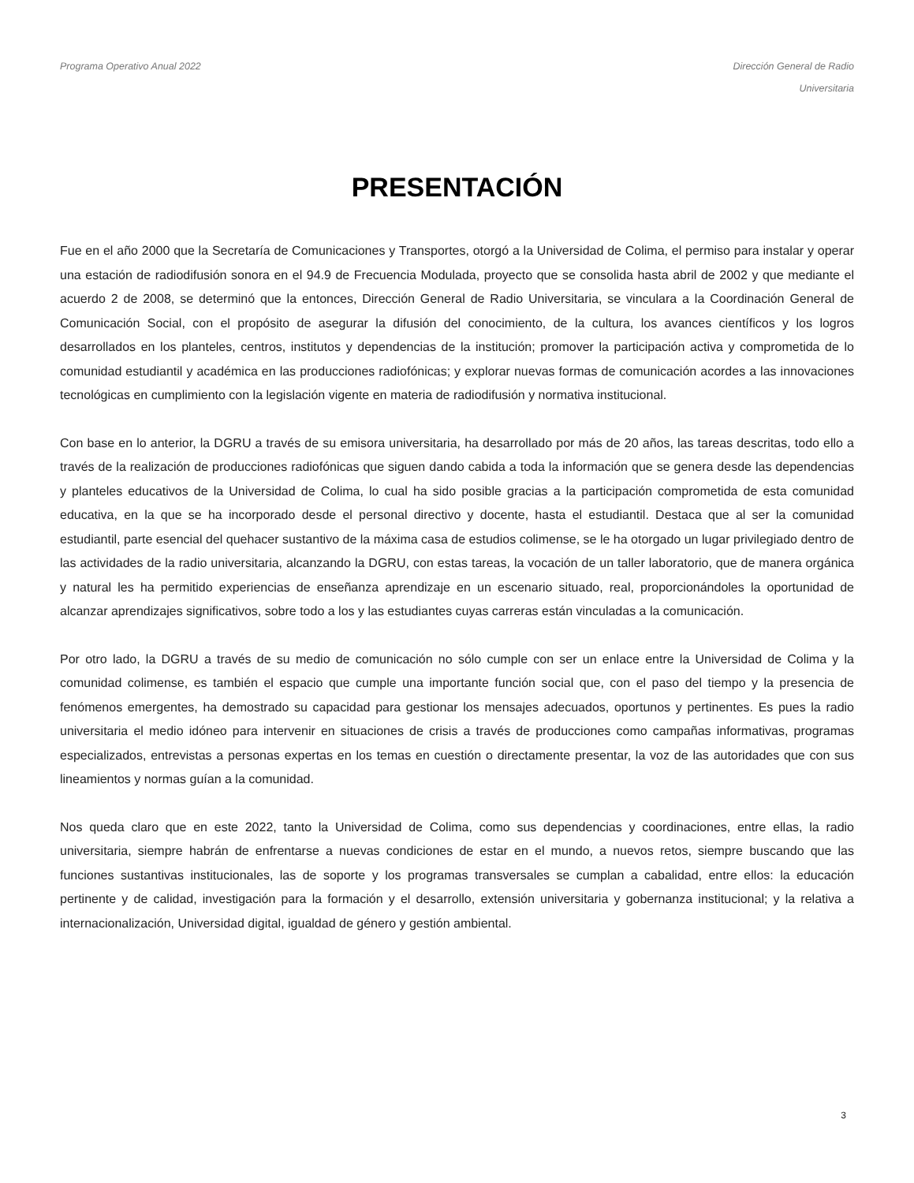Programa Operativo Anual 2022 Dirección General de Radio
Universitaria
PRESENTACIÓN
Fue en el año 2000 que la Secretaría de Comunicaciones y Transportes, otorgó a la Universidad de Colima, el permiso para instalar y operar una estación de radiodifusión sonora en el 94.9 de Frecuencia Modulada, proyecto que se consolida hasta abril de 2002 y que mediante el acuerdo 2 de 2008, se determinó que la entonces, Dirección General de Radio Universitaria, se vinculara a la Coordinación General de Comunicación Social, con el propósito de asegurar la difusión del conocimiento, de la cultura, los avances científicos y los logros desarrollados en los planteles, centros, institutos y dependencias de la institución; promover la participación activa y comprometida de lo comunidad estudiantil y académica en las producciones radiofónicas; y explorar nuevas formas de comunicación acordes a las innovaciones tecnológicas en cumplimiento con la legislación vigente en materia de radiodifusión y normativa institucional.
Con base en lo anterior, la DGRU a través de su emisora universitaria, ha desarrollado por más de 20 años, las tareas descritas, todo ello a través de la realización de producciones radiofónicas que siguen dando cabida a toda la información que se genera desde las dependencias y planteles educativos de la Universidad de Colima, lo cual ha sido posible gracias a la participación comprometida de esta comunidad educativa, en la que se ha incorporado desde el personal directivo y docente, hasta el estudiantil. Destaca que al ser la comunidad estudiantil, parte esencial del quehacer sustantivo de la máxima casa de estudios colimense, se le ha otorgado un lugar privilegiado dentro de las actividades de la radio universitaria, alcanzando la DGRU, con estas tareas, la vocación de un taller laboratorio, que de manera orgánica y natural les ha permitido experiencias de enseñanza aprendizaje en un escenario situado, real, proporcionándoles la oportunidad de alcanzar aprendizajes significativos, sobre todo a los y las estudiantes cuyas carreras están vinculadas a la comunicación.
Por otro lado, la DGRU a través de su medio de comunicación no sólo cumple con ser un enlace entre la Universidad de Colima y la comunidad colimense, es también el espacio que cumple una importante función social que, con el paso del tiempo y la presencia de fenómenos emergentes, ha demostrado su capacidad para gestionar los mensajes adecuados, oportunos y pertinentes. Es pues la radio universitaria el medio idóneo para intervenir en situaciones de crisis a través de producciones como campañas informativas, programas especializados, entrevistas a personas expertas en los temas en cuestión o directamente presentar, la voz de las autoridades que con sus lineamientos y normas guían a la comunidad.
Nos queda claro que en este 2022, tanto la Universidad de Colima, como sus dependencias y coordinaciones, entre ellas, la radio universitaria, siempre habrán de enfrentarse a nuevas condiciones de estar en el mundo, a nuevos retos, siempre buscando que las funciones sustantivas institucionales, las de soporte y los programas transversales se cumplan a cabalidad, entre ellos: la educación pertinente y de calidad, investigación para la formación y el desarrollo, extensión universitaria y gobernanza institucional; y la relativa a internacionalización, Universidad digital, igualdad de género y gestión ambiental.
3